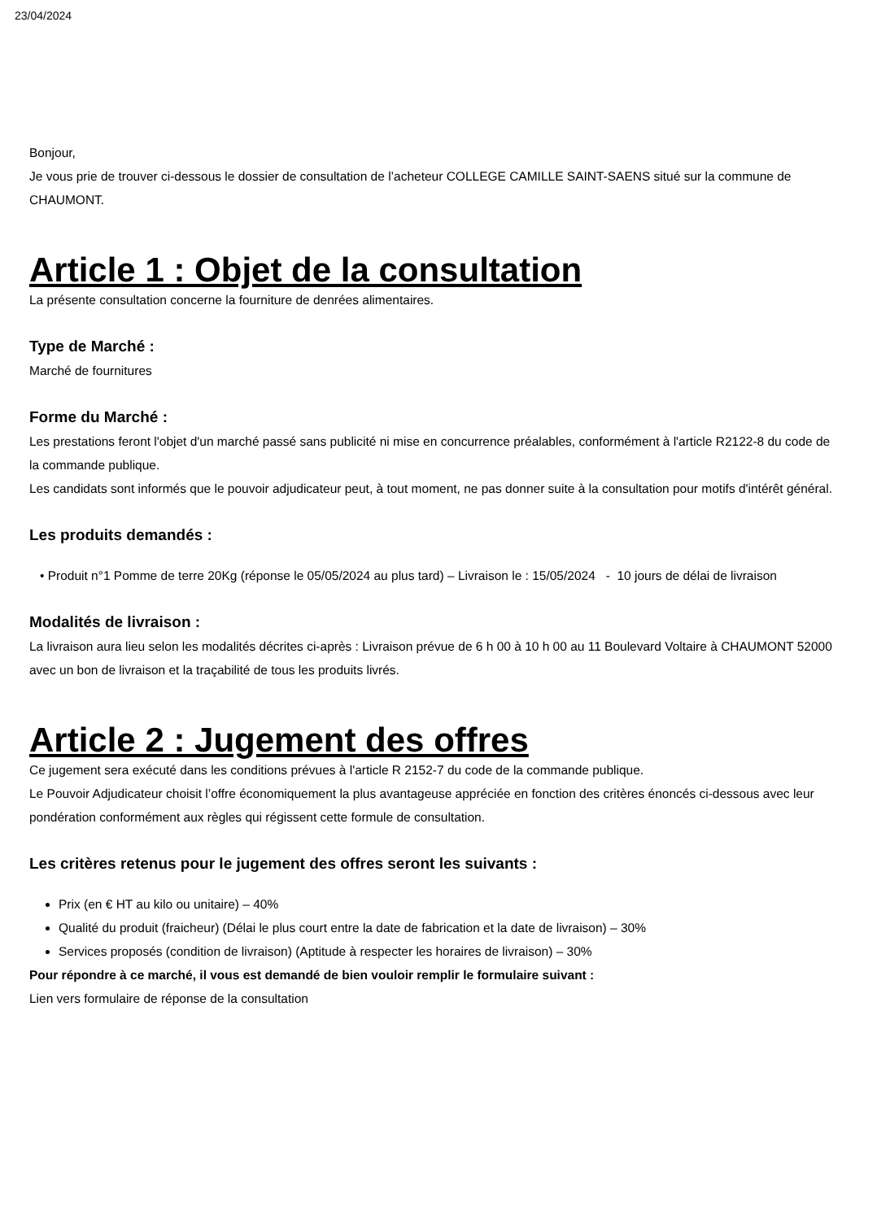23/04/2024
Bonjour,
Je vous prie de trouver ci-dessous le dossier de consultation de l’acheteur COLLEGE CAMILLE SAINT-SAENS situé sur la commune de CHAUMONT.
Article 1 : Objet de la consultation
La présente consultation concerne la fourniture de denrées alimentaires.
Type de Marché :
Marché de fournitures
Forme du Marché :
Les prestations feront l'objet d'un marché passé sans publicité ni mise en concurrence préalables, conformément à l'article R2122-8 du code de la commande publique.
Les candidats sont informés que le pouvoir adjudicateur peut, à tout moment, ne pas donner suite à la consultation pour motifs d'intérêt général.
Les produits demandés :
• Produit n°1 Pomme de terre 20Kg (réponse le 05/05/2024 au plus tard) – Livraison le : 15/05/2024 - 10 jours de délai de livraison
Modalités de livraison :
La livraison aura lieu selon les modalités décrites ci-après : Livraison prévue de 6 h 00 à 10 h 00 au 11 Boulevard Voltaire à CHAUMONT 52000 avec un bon de livraison et la traçabilité de tous les produits livrés.
Article 2 : Jugement des offres
Ce jugement sera exécuté dans les conditions prévues à l'article R 2152-7 du code de la commande publique.
Le Pouvoir Adjudicateur choisit l’offre économiquement la plus avantageuse appréciée en fonction des critères énoncés ci-dessous avec leur pondération conformément aux règles qui régissent cette formule de consultation.
Les critères retenus pour le jugement des offres seront les suivants :
Prix (en € HT au kilo ou unitaire) – 40%
Qualité du produit (fraicheur) (Délai le plus court entre la date de fabrication et la date de livraison) – 30%
Services proposés (condition de livraison) (Aptitude à respecter les horaires de livraison) – 30%
Pour répondre à ce marché, il vous est demandé de bien vouloir remplir le formulaire suivant :
Lien vers formulaire de réponse de la consultation